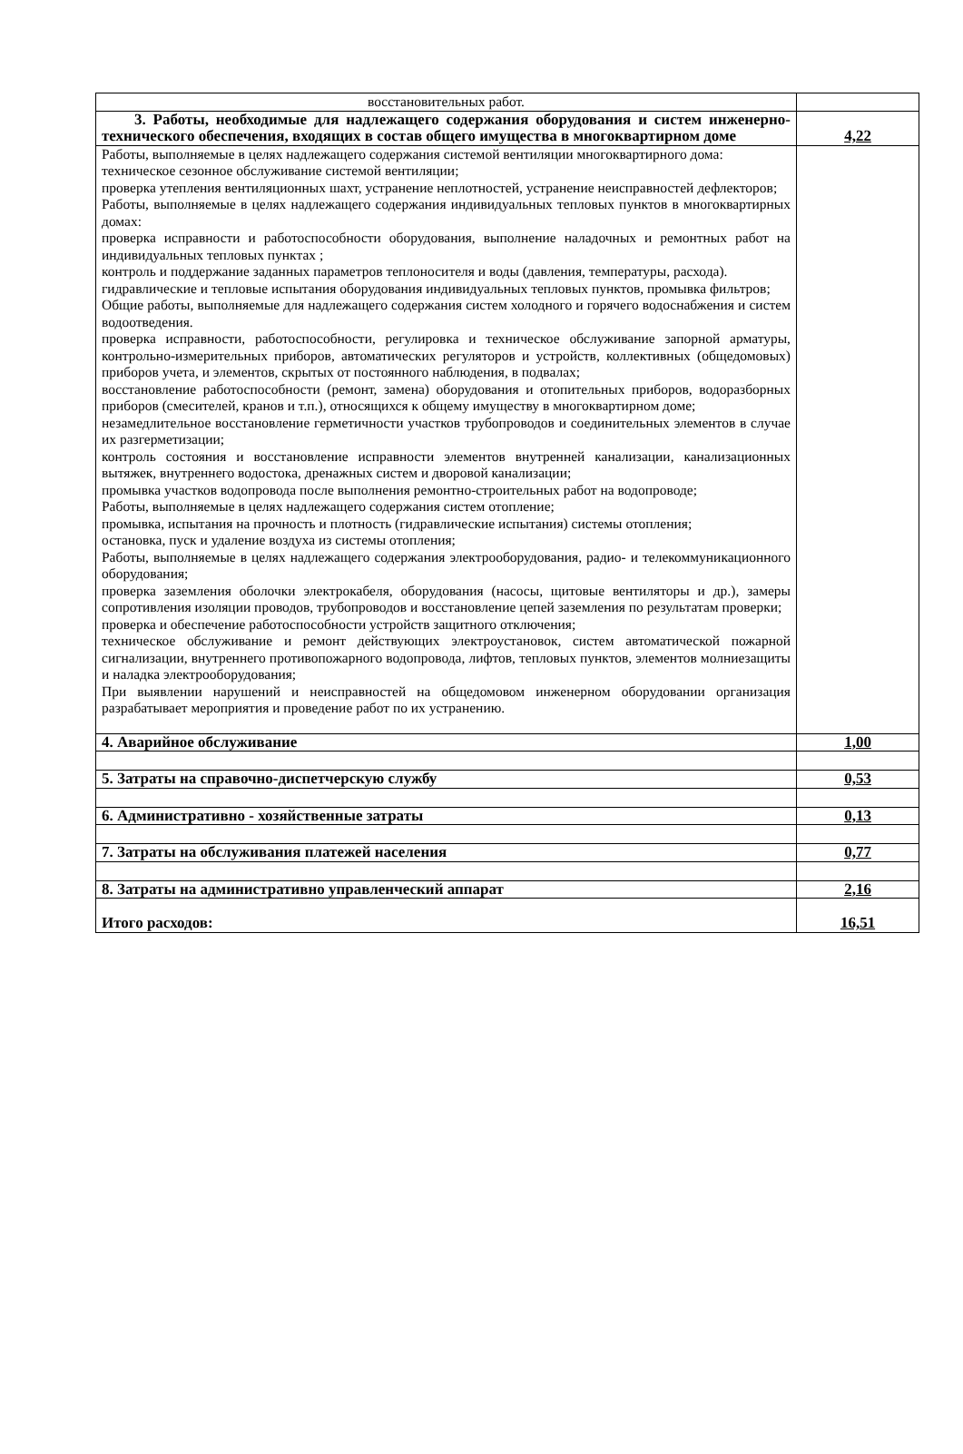| восстановительных работ. | |
| 3. Работы, необходимые для надлежащего содержания оборудования и систем инженерно-технического обеспечения, входящих в состав общего имущества в многоквартирном доме | 4,22 |
| Работы, выполняемые в целях надлежащего содержания системой вентиляции многоквартирного дома: техническое сезонное обслуживание системой вентиляции; проверка утепления вентиляционных шахт, устранение неплотностей, устранение неисправностей дефлекторов; Работы, выполняемые в целях надлежащего содержания индивидуальных тепловых пунктов в многоквартирных домах: проверка исправности и работоспособности оборудования, выполнение наладочных и ремонтных работ на индивидуальных тепловых пунктах ; контроль и поддержание заданных параметров теплоносителя и воды (давления, температуры, расхода). гидравлические и тепловые испытания оборудования индивидуальных тепловых пунктов, промывка фильтров; Общие работы, выполняемые для надлежащего содержания систем холодного и горячего водоснабжения и систем водоотведения. проверка исправности, работоспособности, регулировка и техническое обслуживание запорной арматуры, контрольно-измерительных приборов, автоматических регуляторов и устройств, коллективных (общедомовых) приборов учета, и элементов, скрытых от постоянного наблюдения, в подвалах; восстановление работоспособности (ремонт, замена) оборудования и отопительных приборов, водоразборных приборов (смесителей, кранов и т.п.), относящихся к общему имуществу в многоквартирном доме; незамедлительное восстановление герметичности участков трубопроводов и соединительных элементов в случае их разгерметизации; контроль состояния и восстановление исправности элементов внутренней канализации, канализационных вытяжек, внутреннего водостока, дренажных систем и дворовой канализации; промывка участков водопровода после выполнения ремонтно-строительных работ на водопроводе; Работы, выполняемые в целях надлежащего содержания систем отопление; промывка, испытания на прочность и плотность (гидравлические испытания) системы отопления; остановка, пуск и удаление воздуха из системы отопления; Работы, выполняемые в целях надлежащего содержания электрооборудования, радио- и телекоммуникационного оборудования; проверка заземления оболочки электрокабеля, оборудования (насосы, щитовые вентиляторы и др.), замеры сопротивления изоляции проводов, трубопроводов и восстановление цепей заземления по результатам проверки; проверка и обеспечение работоспособности устройств защитного отключения; техническое обслуживание и ремонт действующих электроустановок, систем автоматической пожарной сигнализации, внутреннего противопожарного водопровода, лифтов, тепловых пунктов, элементов молниезащиты и наладка электрооборудования; При выявлении нарушений и неисправностей на общедомовом инженерном оборудовании организация разрабатывает мероприятия и проведение работ по их устранению. | |
| 4. Аварийное обслуживание | 1,00 |
| 5. Затраты на справочно-диспетчерскую службу | 0,53 |
| 6. Административно - хозяйственные затраты | 0,13 |
| 7. Затраты на обслуживания платежей населения | 0,77 |
| 8. Затраты на административно управленческий аппарат | 2,16 |
| Итого расходов: | 16,51 |